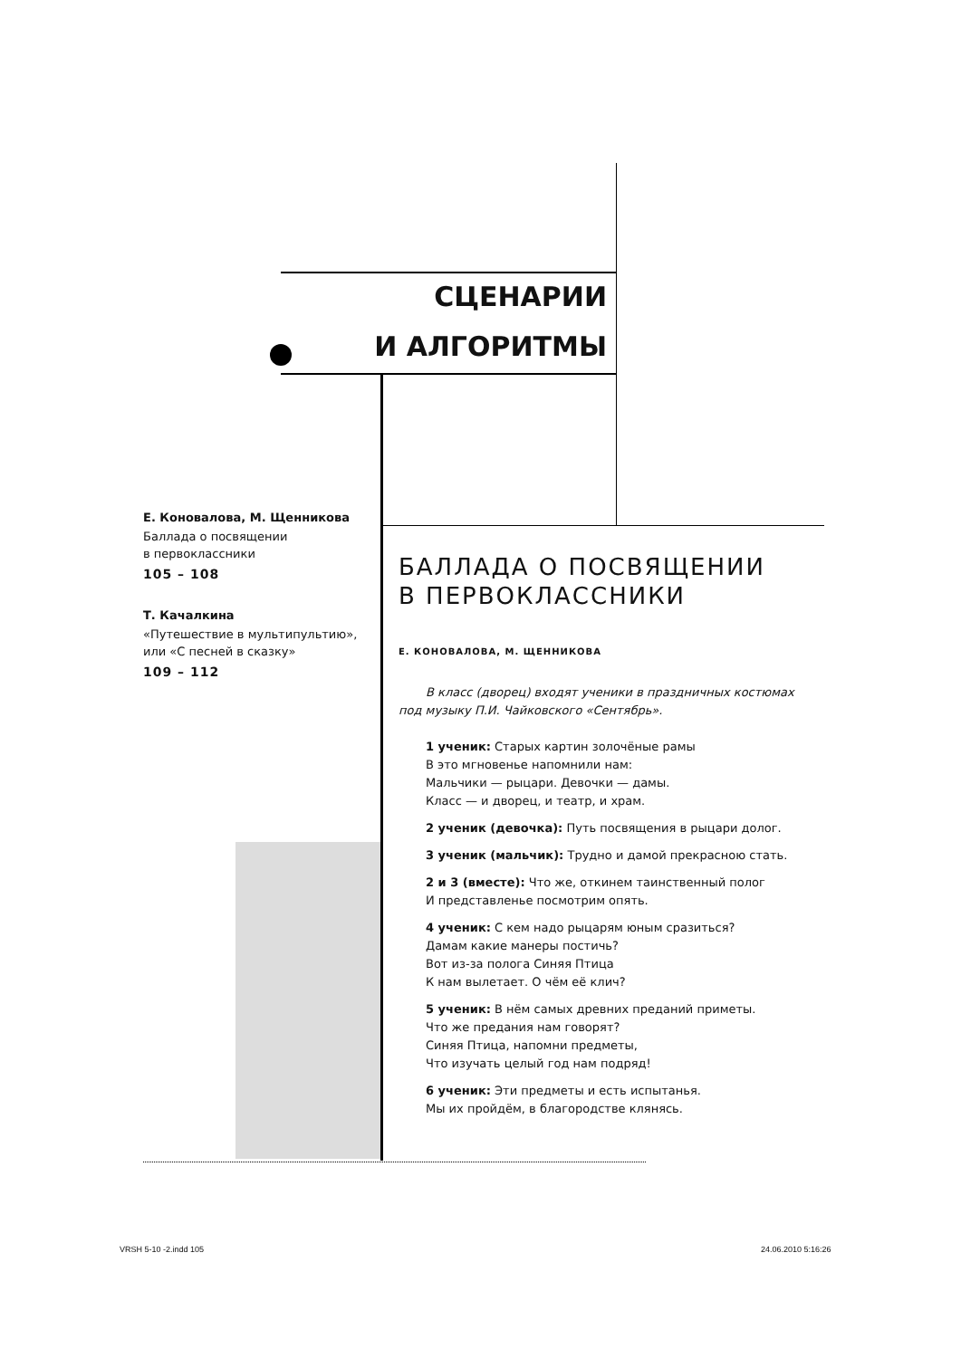СЦЕНАРИИ
И АЛГОРИТМЫ
Е. Коновалова, М. Щенникова
Баллада о посвящении
в первоклассники
105 – 108
Т. Качалкина
«Путешествие в мультипультию»,
или «С песней в сказку»
109 – 112
БАЛЛАДА О ПОСВЯЩЕНИИ
В ПЕРВОКЛАССНИКИ
Е. КОНОВАЛОВА, М. ЩЕННИКОВА
В класс (дворец) входят ученики в праздничных костюмах под музыку П.И. Чайковского «Сентябрь».
1 ученик: Старых картин золочёные рамы
В это мгновенье напомнили нам:
Мальчики — рыцари. Девочки — дамы.
Класс — и дворец, и театр, и храм.
2 ученик (девочка): Путь посвящения в рыцари долог.
3 ученик (мальчик): Трудно и дамой прекрасною стать.
2 и 3 (вместе): Что же, откинем таинственный полог
И представленье посмотрим опять.
4 ученик: С кем надо рыцарям юным сразиться?
Дамам какие манеры постичь?
Вот из-за полога Синяя Птица
К нам вылетает. О чём её клич?
5 ученик: В нём самых древних преданий приметы.
Что же предания нам говорят?
Синяя Птица, напомни предметы,
Что изучать целый год нам подряд!
6 ученик: Эти предметы и есть испытанья.
Мы их пройдём, в благородстве клянясь.
VRSH 5-10 -2.indd 105 24.06.2010 5:16:26